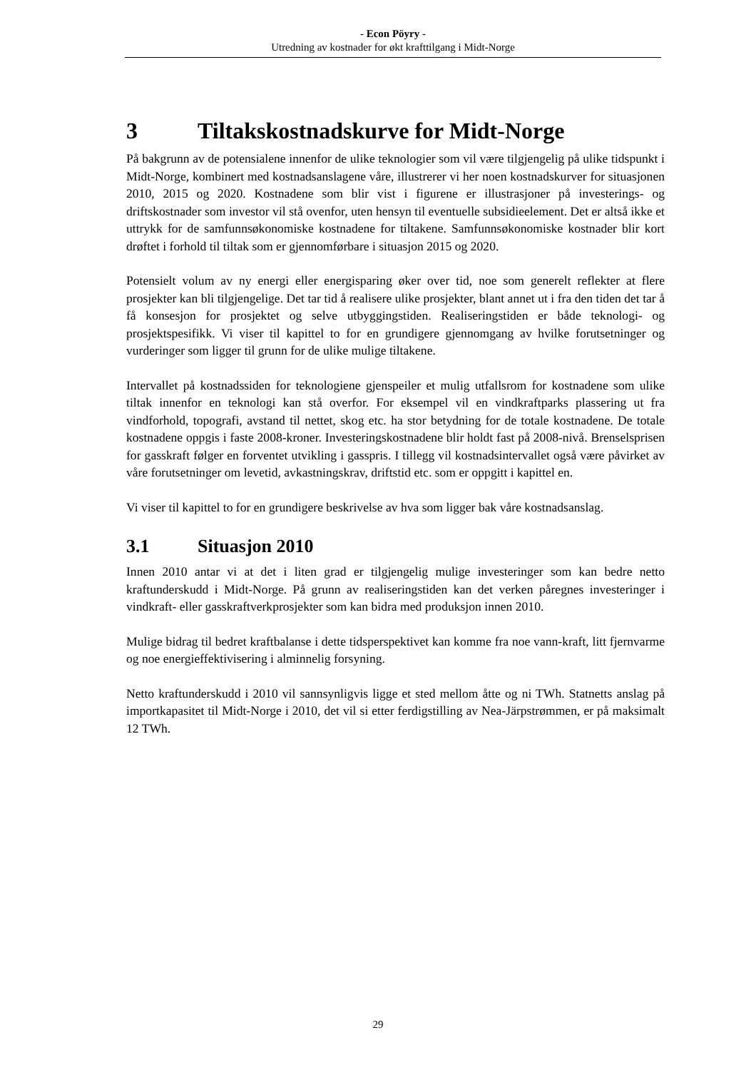- Econ Pöyry -
Utredning av kostnader for økt krafttilgang i Midt-Norge
3 Tiltakskostnadskurve for Midt-Norge
På bakgrunn av de potensialene innenfor de ulike teknologier som vil være tilgjengelig på ulike tidspunkt i Midt-Norge, kombinert med kostnadsanslagene våre, illustrerer vi her noen kostnadskurver for situasjonen 2010, 2015 og 2020. Kostnadene som blir vist i figurene er illustrasjoner på investerings- og driftskostnader som investor vil stå ovenfor, uten hensyn til eventuelle subsidieelement. Det er altså ikke et uttrykk for de samfunnsøkonomiske kostnadene for tiltakene. Samfunnsøkonomiske kostnader blir kort drøftet i forhold til tiltak som er gjennomførbare i situasjon 2015 og 2020.
Potensielt volum av ny energi eller energisparing øker over tid, noe som generelt reflekter at flere prosjekter kan bli tilgjengelige. Det tar tid å realisere ulike prosjekter, blant annet ut i fra den tiden det tar å få konsesjon for prosjektet og selve utbyggingstiden. Realiseringstiden er både teknologi- og prosjektspesifikk. Vi viser til kapittel to for en grundigere gjennomgang av hvilke forutsetninger og vurderinger som ligger til grunn for de ulike mulige tiltakene.
Intervallet på kostnadssiden for teknologiene gjenspeiler et mulig utfallsrom for kostnadene som ulike tiltak innenfor en teknologi kan stå overfor. For eksempel vil en vindkraftparks plassering ut fra vindforhold, topografi, avstand til nettet, skog etc. ha stor betydning for de totale kostnadene. De totale kostnadene oppgis i faste 2008-kroner. Investeringskostnadene blir holdt fast på 2008-nivå. Brenselsprisen for gasskraft følger en forventet utvikling i gasspris. I tillegg vil kostnadsintervallet også være påvirket av våre forutsetninger om levetid, avkastningskrav, driftstid etc. som er oppgitt i kapittel en.
Vi viser til kapittel to for en grundigere beskrivelse av hva som ligger bak våre kostnadsanslag.
3.1 Situasjon 2010
Innen 2010 antar vi at det i liten grad er tilgjengelig mulige investeringer som kan bedre netto kraftunderskudd i Midt-Norge. På grunn av realiseringstiden kan det verken påregnes investeringer i vindkraft- eller gasskraftverkprosjekter som kan bidra med produksjon innen 2010.
Mulige bidrag til bedret kraftbalanse i dette tidsperspektivet kan komme fra noe vann-kraft, litt fjernvarme og noe energieffektivisering i alminnelig forsyning.
Netto kraftunderskudd i 2010 vil sannsynligvis ligge et sted mellom åtte og ni TWh. Statnetts anslag på importkapasitet til Midt-Norge i 2010, det vil si etter ferdigstilling av Nea-Järpstrømmen, er på maksimalt 12 TWh.
29